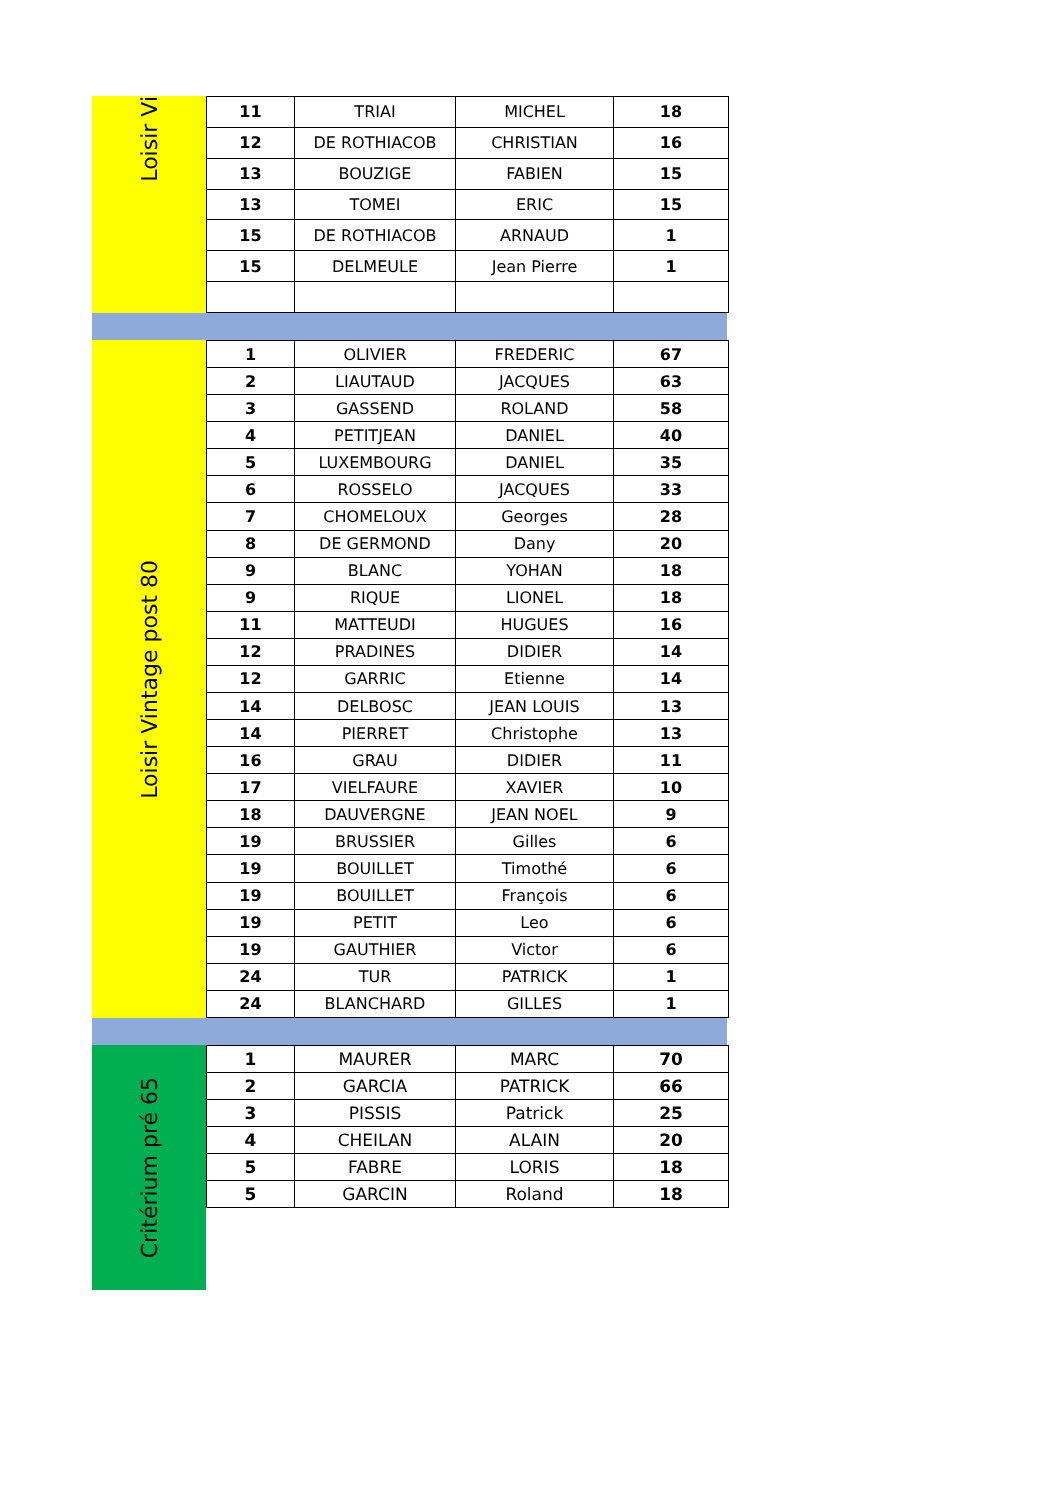Loisir Vi
| 11 | TRIAI | MICHEL | 18 |
| 12 | DE ROTHIACOB | CHRISTIAN | 16 |
| 13 | BOUZIGE | FABIEN | 15 |
| 13 | TOMEI | ERIC | 15 |
| 15 | DE ROTHIACOB | ARNAUD | 1 |
| 15 | DELMEULE | Jean Pierre | 1 |
Loisir Vintage post 80
| 1 | OLIVIER | FREDERIC | 67 |
| 2 | LIAUTAUD | JACQUES | 63 |
| 3 | GASSEND | ROLAND | 58 |
| 4 | PETITJEAN | DANIEL | 40 |
| 5 | LUXEMBOURG | DANIEL | 35 |
| 6 | ROSSELO | JACQUES | 33 |
| 7 | CHOMELOUX | Georges | 28 |
| 8 | DE GERMOND | Dany | 20 |
| 9 | BLANC | YOHAN | 18 |
| 9 | RIQUE | LIONEL | 18 |
| 11 | MATTEUDI | HUGUES | 16 |
| 12 | PRADINES | DIDIER | 14 |
| 12 | GARRIC | Etienne | 14 |
| 14 | DELBOSC | JEAN LOUIS | 13 |
| 14 | PIERRET | Christophe | 13 |
| 16 | GRAU | DIDIER | 11 |
| 17 | VIELFAURE | XAVIER | 10 |
| 18 | DAUVERGNE | JEAN NOEL | 9 |
| 19 | BRUSSIER | Gilles | 6 |
| 19 | BOUILLET | Timothé | 6 |
| 19 | BOUILLET | François | 6 |
| 19 | PETIT | Leo | 6 |
| 19 | GAUTHIER | Victor | 6 |
| 24 | TUR | PATRICK | 1 |
| 24 | BLANCHARD | GILLES | 1 |
Critérium pré 65
| 1 | MAURER | MARC | 70 |
| 2 | GARCIA | PATRICK | 66 |
| 3 | PISSIS | Patrick | 25 |
| 4 | CHEILAN | ALAIN | 20 |
| 5 | FABRE | LORIS | 18 |
| 5 | GARCIN | Roland | 18 |